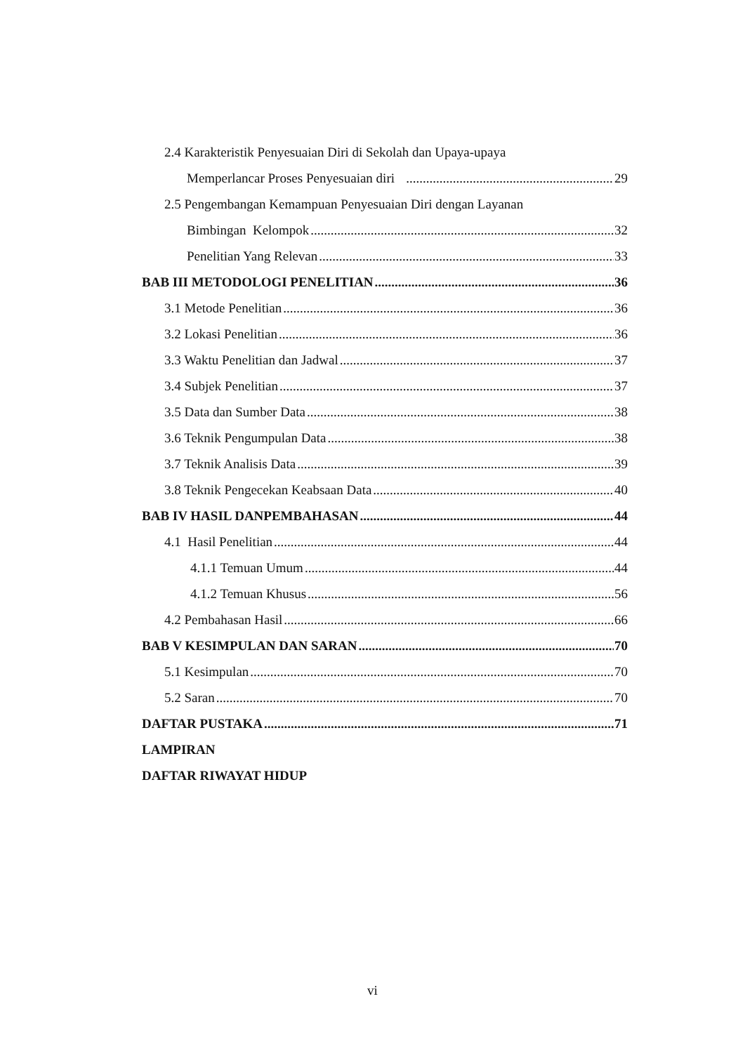2.4 Karakteristik Penyesuaian Diri di Sekolah dan Upaya-upaya
Memperlancar Proses Penyesuaian diri 29
2.5 Pengembangan Kemampuan Penyesuaian Diri dengan Layanan
Bimbingan Kelompok 32
Penelitian Yang Relevan 33
BAB III METODOLOGI PENELITIAN 36
3.1 Metode Penelitian 36
3.2 Lokasi Penelitian 36
3.3 Waktu Penelitian dan Jadwal 37
3.4 Subjek Penelitian 37
3.5 Data dan Sumber Data 38
3.6 Teknik Pengumpulan Data 38
3.7 Teknik Analisis Data 39
3.8 Teknik Pengecekan Keabsaan Data 40
BAB IV HASIL DANPEMBAHASAN 44
4.1 Hasil Penelitian 44
4.1.1 Temuan Umum 44
4.1.2 Temuan Khusus 56
4.2 Pembahasan Hasil 66
BAB V KESIMPULAN DAN SARAN 70
5.1 Kesimpulan 70
5.2 Saran 70
DAFTAR PUSTAKA 71
LAMPIRAN
DAFTAR RIWAYAT HIDUP
vi